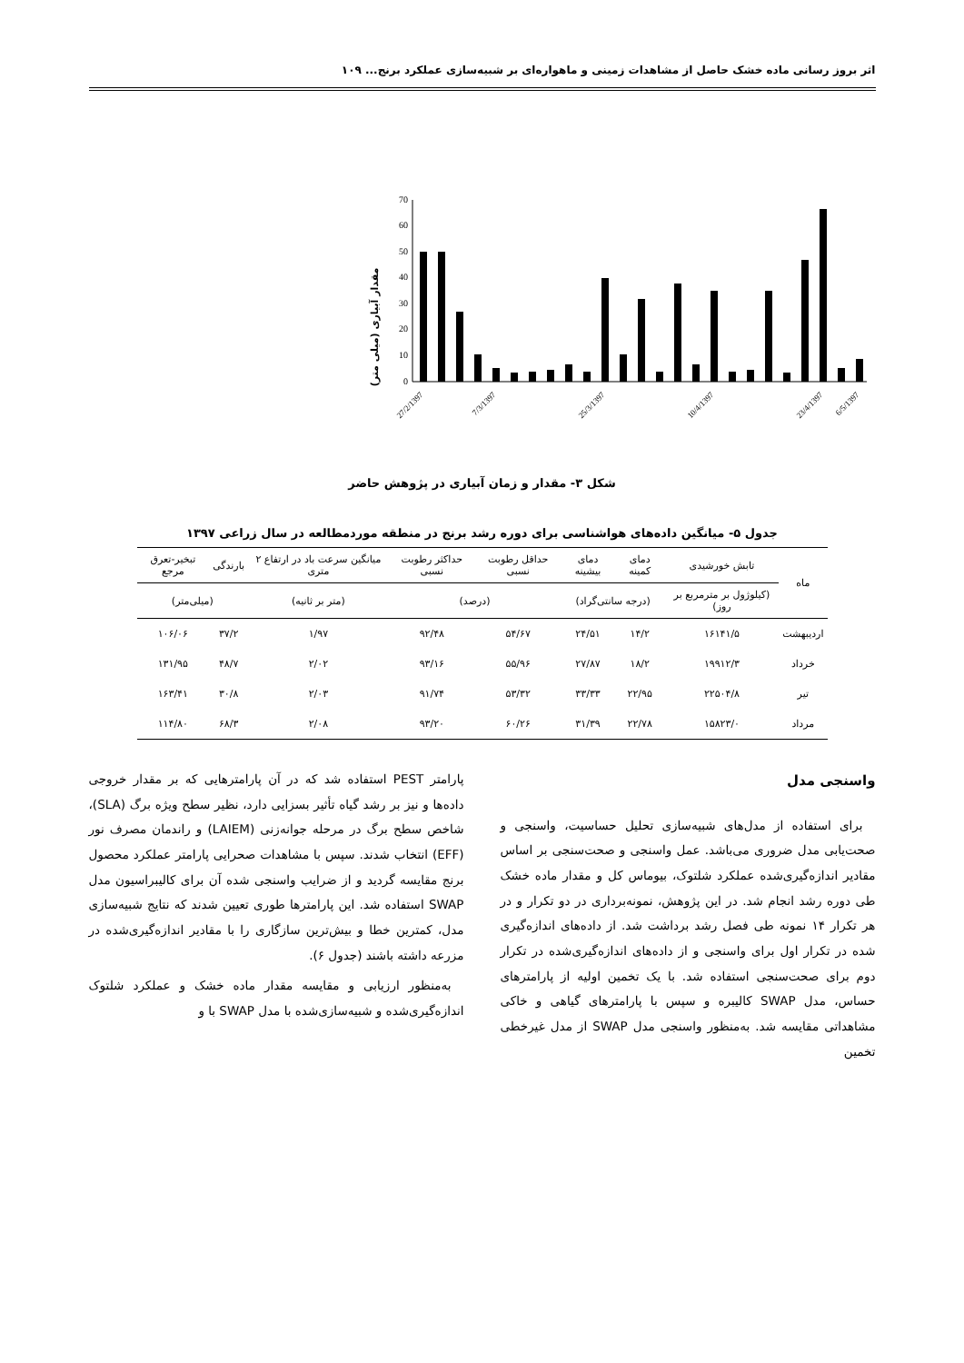اثر بروز رسانی ماده خشک حاصل از مشاهدات زمینی و ماهواره‌ای بر شبیه‌سازی عملکرد برنج... ۱۰۹
مقدار آبیاری (میلی متر)
0
10
20
30
40
50
60
70
27/2/1397
7/3/1397
25/3/1397
10/4/1397
23/4/1397
6/5/1397
شکل ۳- مقدار و زمان آبیاری در پژوهش حاضر
جدول ۵- میانگین داده‌های هواشناسی برای دوره رشد برنج در منطقه موردمطالعه در سال زراعی ۱۳۹۷
| ماه | تابش خورشیدی | دمای کمینه | دمای بیشینه | حداقل رطوبت نسبی | حداکثر رطوبت نسبی | میانگین سرعت باد در ارتفاع ۲ متری | بارندگی | تبخیر-تعرق مرجع |
| --- | --- | --- | --- | --- | --- | --- | --- | --- |
| | (کیلوژول بر مترمربع بر روز) | (درجه سانتی‌گراد) | | (درصد) | | (متر بر ثانیه) | (میلی‌متر) | |
| اردیبهشت | ۱۶۱۴۱/۵ | ۱۴/۲ | ۲۴/۵۱ | ۵۴/۶۷ | ۹۲/۴۸ | ۱/۹۷ | ۳۷/۲ | ۱۰۶/۰۶ |
| خرداد | ۱۹۹۱۲/۳ | ۱۸/۲ | ۲۷/۸۷ | ۵۵/۹۶ | ۹۳/۱۶ | ۲/۰۲ | ۴۸/۷ | ۱۳۱/۹۵ |
| تیر | ۲۲۵۰۴/۸ | ۲۲/۹۵ | ۳۳/۳۳ | ۵۳/۳۲ | ۹۱/۷۴ | ۲/۰۳ | ۳۰/۸ | ۱۶۳/۴۱ |
| مرداد | ۱۵۸۲۳/۰ | ۲۲/۷۸ | ۳۱/۳۹ | ۶۰/۲۶ | ۹۳/۲۰ | ۲/۰۸ | ۶۸/۳ | ۱۱۴/۸۰ |
واسنجی مدل
برای استفاده از مدل‌های شبیه‌سازی تحلیل حساسیت، واسنجی و صحت‌یابی مدل ضروری می‌باشد. عمل واسنجی و صحت‌سنجی بر اساس مقادیر اندازه‌گیری‌شده عملکرد شلتوک، بیوماس کل و مقدار ماده خشک طی دوره رشد انجام شد. در این پژوهش، نمونه‌برداری در دو تکرار و در هر تکرار ۱۴ نمونه طی فصل رشد برداشت شد. از داده‌های اندازه‌گیری شده در تکرار اول برای واسنجی و از داده‌های اندازه‌گیری‌شده در تکرار دوم برای صحت‌سنجی استفاده شد. با یک تخمین اولیه از پارامترهای حساس، مدل SWAP کالیبره و سپس با پارامترهای گیاهی و خاکی مشاهداتی مقایسه شد. به‌منظور واسنجی مدل SWAP از مدل غیرخطی تخمین
پارامتر PEST استفاده شد که در آن پارامترهایی که بر مقدار خروجی داده‌ها و نیز بر رشد گیاه تأثیر بسزایی دارد، نظیر سطح ویژه برگ (SLA)، شاخص سطح برگ در مرحله جوانه‌زنی (LAIEM) و راندمان مصرف نور (EFF) انتخاب شدند. سپس با مشاهدات صحرایی پارامتر عملکرد محصول برنج مقایسه گردید و از ضرایب واسنجی شده آن برای کالیبراسیون مدل SWAP استفاده شد. این پارامترها طوری تعیین شدند که نتایج شبیه‌سازی مدل، کمترین خطا و بیش‌ترین سازگاری را با مقادیر اندازه‌گیری‌شده در مزرعه داشته باشند (جدول ۶).
به‌منظور ارزیابی و مقایسه مقدار ماده خشک و عملکرد شلتوک اندازه‌گیری‌شده و شبیه‌سازی‌شده با مدل SWAP با و